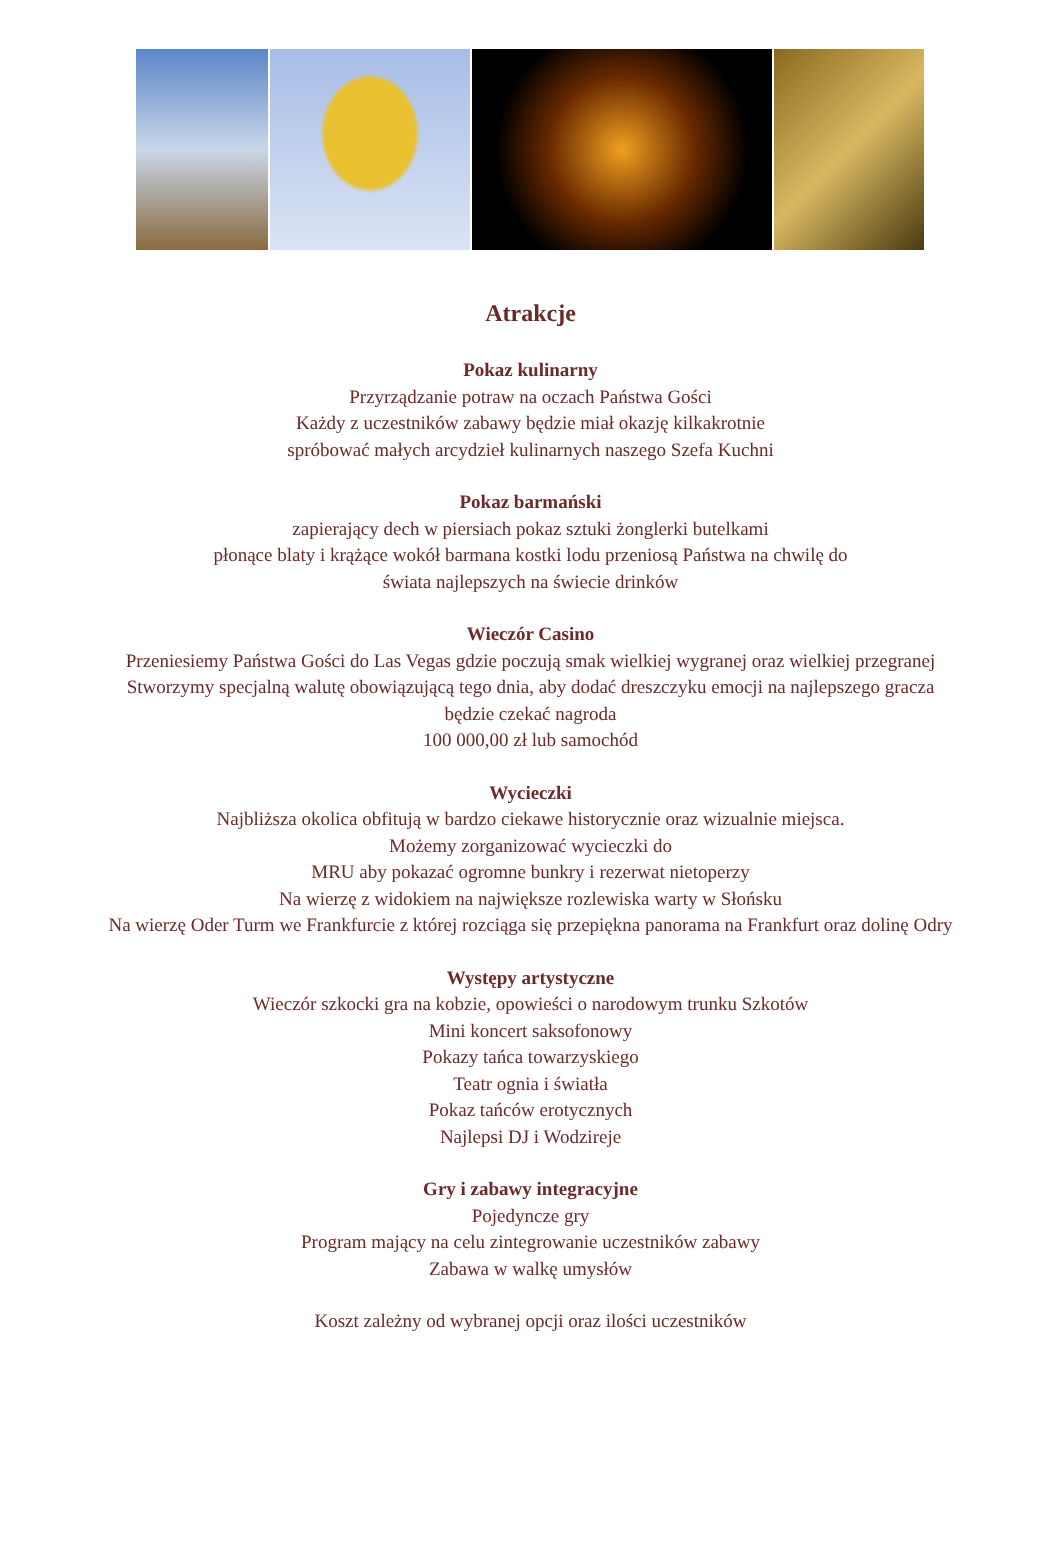Atrakcje
Pokaz kulinarny
Przyrządzanie potraw na oczach Państwa Gości
Każdy z uczestników zabawy będzie miał okazję kilkakrotnie
spróbować małych arcydzieł kulinarnych naszego Szefa Kuchni
Pokaz barmański
zapierający dech w piersiach pokaz sztuki żonglerki butelkami
płonące blaty i krążące wokół barmana kostki lodu przeniosą Państwa na chwilę do
świata najlepszych na świecie drinków
Wieczór Casino
Przeniesiemy Państwa Gości do Las Vegas gdzie poczują smak wielkiej wygranej oraz wielkiej przegranej
Stworzymy specjalną walutę obowiązującą tego dnia, aby dodać dreszczyku emocji na najlepszego gracza
będzie czekać nagroda
100 000,00 zł lub samochód
Wycieczki
Najbliższa okolica obfitują w bardzo ciekawe historycznie oraz wizualnie miejsca.
Możemy zorganizować wycieczki do
MRU aby pokazać ogromne bunkry i rezerwat nietoperzy
Na wierzę z widokiem na największe rozlewiska warty w Słońsku
Na wierzę Oder Turm we Frankfurcie z której rozciąga się przepiękna panorama na Frankfurt oraz dolinę Odry
Występy artystyczne
Wieczór szkocki gra na kobzie, opowieści o narodowym trunku Szkotów
Mini koncert saksofonowy
Pokazy tańca towarzyskiego
Teatr ognia i światła
Pokaz tańców erotycznych
Najlepsi DJ i Wodzireje
Gry i zabawy integracyjne
Pojedyncze gry
Program mający na celu zintegrowanie uczestników zabawy
Zabawa w walkę umysłów
Koszt zależny od wybranej opcji oraz ilości uczestników